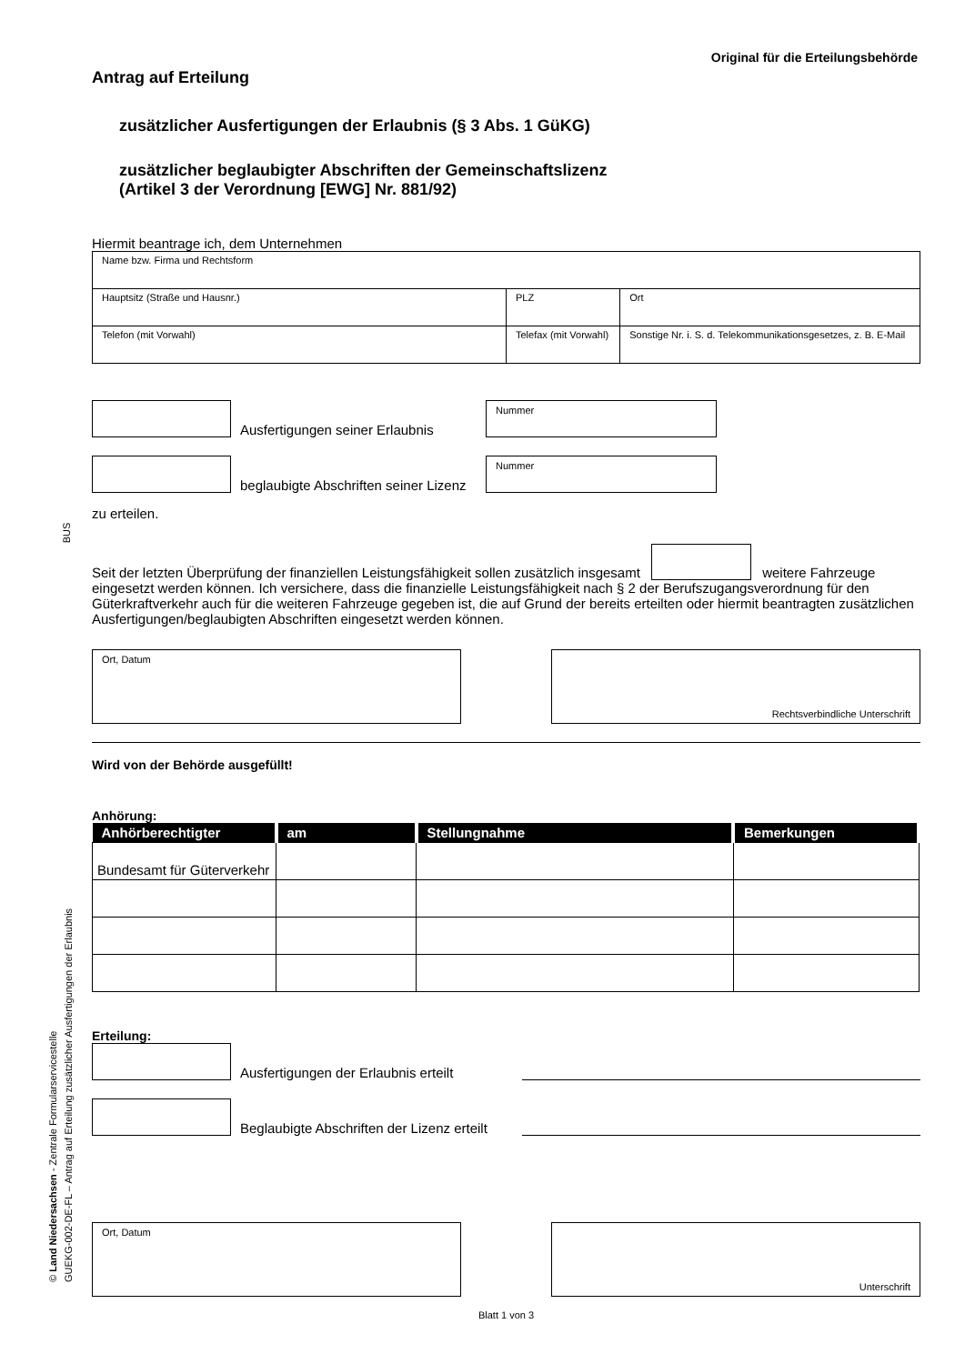Original für die Erteilungsbehörde
Antrag auf Erteilung
zusätzlicher Ausfertigungen der Erlaubnis (§ 3 Abs. 1 GüKG)
zusätzlicher beglaubigter Abschriften der Gemeinschaftslizenz
(Artikel 3 der Verordnung [EWG] Nr. 881/92)
Hiermit beantrage ich, dem Unternehmen
| Name bzw. Firma und Rechtsform | | | |
| Hauptsitz (Straße und Hausnr.) | | PLZ | Ort |
| Telefon (mit Vorwahl) | Telefax (mit Vorwahl) | | Sonstige Nr. i. S. d. Telekommunikationsgesetzes, z. B. E-Mail |
Ausfertigungen seiner Erlaubnis
Nummer
beglaubigte Abschriften seiner Lizenz
Nummer
zu erteilen.
Seit der letzten Überprüfung der finanziellen Leistungsfähigkeit sollen zusätzlich insgesamt weitere Fahrzeuge eingesetzt werden können. Ich versichere, dass die finanzielle Leistungsfähigkeit nach § 2 der Berufszugangsverordnung für den Güterkraftverkehr auch für die weiteren Fahrzeuge gegeben ist, die auf Grund der bereits erteilten oder hiermit beantragten zusätzlichen Ausfertigungen/beglaubigten Abschriften eingesetzt werden können.
Ort, Datum Rechtsverbindliche Unterschrift
Wird von der Behörde ausgefüllt!
Anhörung:
| Anhörberechtigter | am | Stellungnahme | Bemerkungen |
| --- | --- | --- | --- |
| Bundesamt für Güterverkehr | | | |
Erteilung:
Ausfertigungen der Erlaubnis erteilt
Beglaubigte Abschriften der Lizenz erteilt
Ort, Datum Unterschrift
Blatt 1 von 3
BUS
© Land Niedersachsen - Zentrale Formularservicestelle
GUEKG-002-DE-FL – Antrag auf Erteilung zusätzlicher Ausfertigungen der Erlaubnis